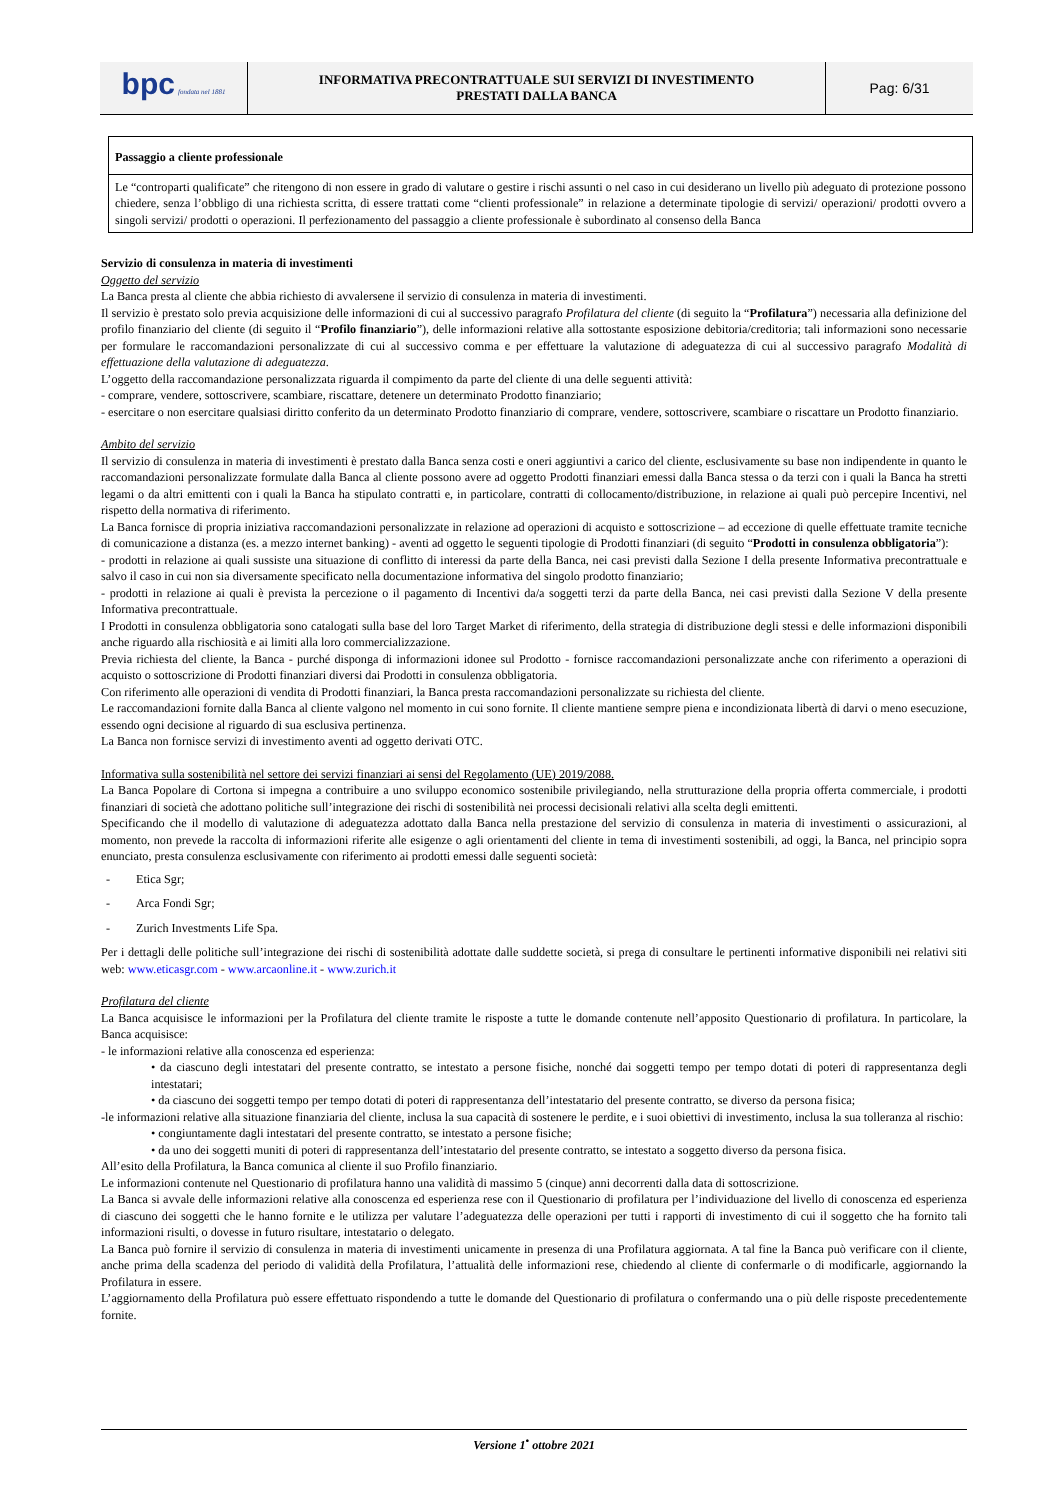| bpc fondata nel 1881 | INFORMATIVA PRECONTRATTUALE SUI SERVIZI DI INVESTIMENTO PRESTATI DALLA BANCA | Pag: 6/31 |
Passaggio a cliente professionale
Le “controparti qualificate” che ritengono di non essere in grado di valutare o gestire i rischi assunti o nel caso in cui desiderano un livello più adeguato di protezione possono chiedere, senza l’obbligo di una richiesta scritta, di essere trattati come “clienti professionale” in relazione a determinate tipologie di servizi/ operazioni/ prodotti ovvero a singoli servizi/ prodotti o operazioni. Il perfezionamento del passaggio a cliente professionale è subordinato al consenso della Banca
Servizio di consulenza in materia di investimenti
Oggetto del servizio
La Banca presta al cliente che abbia richiesto di avvalersene il servizio di consulenza in materia di investimenti.
Il servizio è prestato solo previa acquisizione delle informazioni di cui al successivo paragrafo Profilatura del cliente (di seguito la “Profilatura”) necessaria alla definizione del profilo finanziario del cliente (di seguito il “Profilo finanziario”), delle informazioni relative alla sottostante esposizione debitoria/creditoria; tali informazioni sono necessarie per formulare le raccomandazioni personalizzate di cui al successivo comma e per effettuare la valutazione di adeguatezza di cui al successivo paragrafo Modalità di effettuazione della valutazione di adeguatezza.
L’oggetto della raccomandazione personalizzata riguarda il compimento da parte del cliente di una delle seguenti attività:
- comprare, vendere, sottoscrivere, scambiare, riscattare, detenere un determinato Prodotto finanziario;
- esercitare o non esercitare qualsiasi diritto conferito da un determinato Prodotto finanziario di comprare, vendere, sottoscrivere, scambiare o riscattare un Prodotto finanziario.
Ambito del servizio
Il servizio di consulenza in materia di investimenti è prestato dalla Banca senza costi e oneri aggiuntivi a carico del cliente, esclusivamente su base non indipendente in quanto le raccomandazioni personalizzate formulate dalla Banca al cliente possono avere ad oggetto Prodotti finanziari emessi dalla Banca stessa o da terzi con i quali la Banca ha stretti legami o da altri emittenti con i quali la Banca ha stipulato contratti e, in particolare, contratti di collocamento/distribuzione, in relazione ai quali può percepire Incentivi, nel rispetto della normativa di riferimento.
La Banca fornisce di propria iniziativa raccomandazioni personalizzate in relazione ad operazioni di acquisto e sottoscrizione – ad eccezione di quelle effettuate tramite tecniche di comunicazione a distanza (es. a mezzo internet banking) - aventi ad oggetto le seguenti tipologie di Prodotti finanziari (di seguito “Prodotti in consulenza obbligatoria”):
- prodotti in relazione ai quali sussiste una situazione di conflitto di interessi da parte della Banca, nei casi previsti dalla Sezione I della presente Informativa precontrattuale e salvo il caso in cui non sia diversamente specificato nella documentazione informativa del singolo prodotto finanziario;
- prodotti in relazione ai quali è prevista la percezione o il pagamento di Incentivi da/a soggetti terzi da parte della Banca, nei casi previsti dalla Sezione V della presente Informativa precontrattuale.
I Prodotti in consulenza obbligatoria sono catalogati sulla base del loro Target Market di riferimento, della strategia di distribuzione degli stessi e delle informazioni disponibili anche riguardo alla rischiosità e ai limiti alla loro commercializzazione.
Previa richiesta del cliente, la Banca - purché disponga di informazioni idonee sul Prodotto - fornisce raccomandazioni personalizzate anche con riferimento a operazioni di acquisto o sottoscrizione di Prodotti finanziari diversi dai Prodotti in consulenza obbligatoria.
Con riferimento alle operazioni di vendita di Prodotti finanziari, la Banca presta raccomandazioni personalizzate su richiesta del cliente.
Le raccomandazioni fornite dalla Banca al cliente valgono nel momento in cui sono fornite. Il cliente mantiene sempre piena e incondizionata libertà di darvi o meno esecuzione, essendo ogni decisione al riguardo di sua esclusiva pertinenza.
La Banca non fornisce servizi di investimento aventi ad oggetto derivati OTC.
Informativa sulla sostenibilità nel settore dei servizi finanziari ai sensi del Regolamento (UE) 2019/2088.
La Banca Popolare di Cortona si impegna a contribuire a uno sviluppo economico sostenibile privilegiando, nella strutturazione della propria offerta commerciale, i prodotti finanziari di società che adottano politiche sull’integrazione dei rischi di sostenibilità nei processi decisionali relativi alla scelta degli emittenti.
Specificando che il modello di valutazione di adeguatezza adottato dalla Banca nella prestazione del servizio di consulenza in materia di investimenti o assicurazioni, al momento, non prevede la raccolta di informazioni riferite alle esigenze o agli orientamenti del cliente in tema di investimenti sostenibili, ad oggi, la Banca, nel principio sopra enunciato, presta consulenza esclusivamente con riferimento ai prodotti emessi dalle seguenti società:
- Etica Sgr;
- Arca Fondi Sgr;
- Zurich Investments Life Spa.
Per i dettagli delle politiche sull’integrazione dei rischi di sostenibilità adottate dalle suddette società, si prega di consultare le pertinenti informative disponibili nei relativi siti web: www.eticasgr.com - www.arcaonline.it - www.zurich.it
Profilatura del cliente
La Banca acquisisce le informazioni per la Profilatura del cliente tramite le risposte a tutte le domande contenute nell’apposito Questionario di profilatura. In particolare, la Banca acquisisce:
- le informazioni relative alla conoscenza ed esperienza:
• da ciascuno degli intestatari del presente contratto, se intestato a persone fisiche, nonché dai soggetti tempo per tempo dotati di poteri di rappresentanza degli intestatari;
• da ciascuno dei soggetti tempo per tempo dotati di poteri di rappresentanza dell’intestatario del presente contratto, se diverso da persona fisica;
-le informazioni relative alla situazione finanziaria del cliente, inclusa la sua capacità di sostenere le perdite, e i suoi obiettivi di investimento, inclusa la sua tolleranza al rischio:
• congiuntamente dagli intestatari del presente contratto, se intestato a persone fisiche;
• da uno dei soggetti muniti di poteri di rappresentanza dell’intestatario del presente contratto, se intestato a soggetto diverso da persona fisica.
All’esito della Profilatura, la Banca comunica al cliente il suo Profilo finanziario.
Le informazioni contenute nel Questionario di profilatura hanno una validità di massimo 5 (cinque) anni decorrenti dalla data di sottoscrizione.
La Banca si avvale delle informazioni relative alla conoscenza ed esperienza rese con il Questionario di profilatura per l’individuazione del livello di conoscenza ed esperienza di ciascuno dei soggetti che le hanno fornite e le utilizza per valutare l’adeguatezza delle operazioni per tutti i rapporti di investimento di cui il soggetto che ha fornito tali informazioni risulti, o dovesse in futuro risultare, intestatario o delegato.
La Banca può fornire il servizio di consulenza in materia di investimenti unicamente in presenza di una Profilatura aggiornata. A tal fine la Banca può verificare con il cliente, anche prima della scadenza del periodo di validità della Profilatura, l’attualità delle informazioni rese, chiedendo al cliente di confermarle o di modificarle, aggiornando la Profilatura in essere.
L’aggiornamento della Profilatura può essere effettuato rispondendo a tutte le domande del Questionario di profilatura o confermando una o più delle risposte precedentemente fornite.
Versione 1<sup>•</sup> ottobre 2021